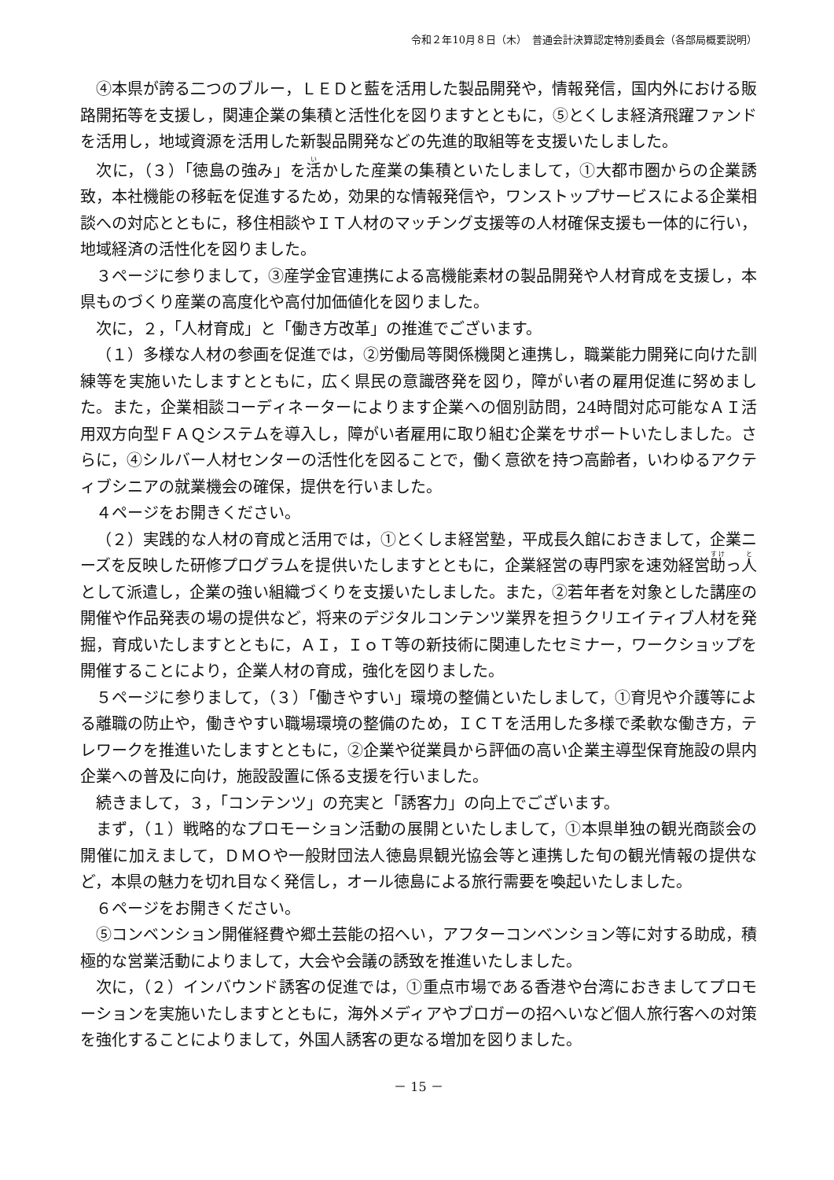令和２年10月８日（木）　普通会計決算認定特別委員会（各部局概要説明）
④本県が誇る二つのブルー，ＬＥＤと藍を活用した製品開発や，情報発信，国内外における販路開拓等を支援し，関連企業の集積と活性化を図りますとともに，⑤とくしま経済飛躍ファンドを活用し，地域資源を活用した新製品開発などの先進的取組等を支援いたしました。
次に，（３）「徳島の強み」を活かした産業の集積といたしまして，①大都市圏からの企業誘致，本社機能の移転を促進するため，効果的な情報発信や，ワンストップサービスによる企業相談への対応とともに，移住相談やＩＴ人材のマッチング支援等の人材確保支援も一体的に行い，地域経済の活性化を図りました。
３ページに参りまして，③産学金官連携による高機能素材の製品開発や人材育成を支援し，本県ものづくり産業の高度化や高付加価値化を図りました。
次に，２，「人材育成」と「働き方改革」の推進でございます。
（１）多様な人材の参画を促進では，②労働局等関係機関と連携し，職業能力開発に向けた訓練等を実施いたしますとともに，広く県民の意識啓発を図り，障がい者の雇用促進に努めました。また，企業相談コーディネーターによります企業への個別訪問，24時間対応可能なＡＩ活用双方向型ＦＡＱシステムを導入し，障がい者雇用に取り組む企業をサポートいたしました。さらに，④シルバー人材センターの活性化を図ることで，働く意欲を持つ高齢者，いわゆるアクティブシニアの就業機会の確保，提供を行いました。
４ページをお開きください。
（２）実践的な人材の育成と活用では，①とくしま経営塾，平成長久館におきまして，企業ニーズを反映した研修プログラムを提供いたしますとともに，企業経営の専門家を速効経営助っ人として派遣し，企業の強い組織づくりを支援いたしました。また，②若年者を対象とした講座の開催や作品発表の場の提供など，将来のデジタルコンテンツ業界を担うクリエイティブ人材を発掘，育成いたしますとともに，ＡＩ，ＩｏＴ等の新技術に関連したセミナー，ワークショップを開催することにより，企業人材の育成，強化を図りました。
５ページに参りまして，（３）「働きやすい」環境の整備といたしまして，①育児や介護等による離職の防止や，働きやすい職場環境の整備のため，ＩＣＴを活用した多様で柔軟な働き方，テレワークを推進いたしますとともに，②企業や従業員から評価の高い企業主導型保育施設の県内企業への普及に向け，施設設置に係る支援を行いました。
続きまして，３，「コンテンツ」の充実と「誘客力」の向上でございます。
まず，（１）戦略的なプロモーション活動の展開といたしまして，①本県単独の観光商談会の開催に加えまして，ＤＭＯや一般財団法人徳島県観光協会等と連携した旬の観光情報の提供など，本県の魅力を切れ目なく発信し，オール徳島による旅行需要を喚起いたしました。
６ページをお開きください。
⑤コンベンション開催経費や郷土芸能の招へい，アフターコンベンション等に対する助成，積極的な営業活動によりまして，大会や会議の誘致を推進いたしました。
次に，（２）インバウンド誘客の促進では，①重点市場である香港や台湾におきましてプロモーションを実施いたしますとともに，海外メディアやブロガーの招へいなど個人旅行客への対策を強化することによりまして，外国人誘客の更なる増加を図りました。
－ 15 －